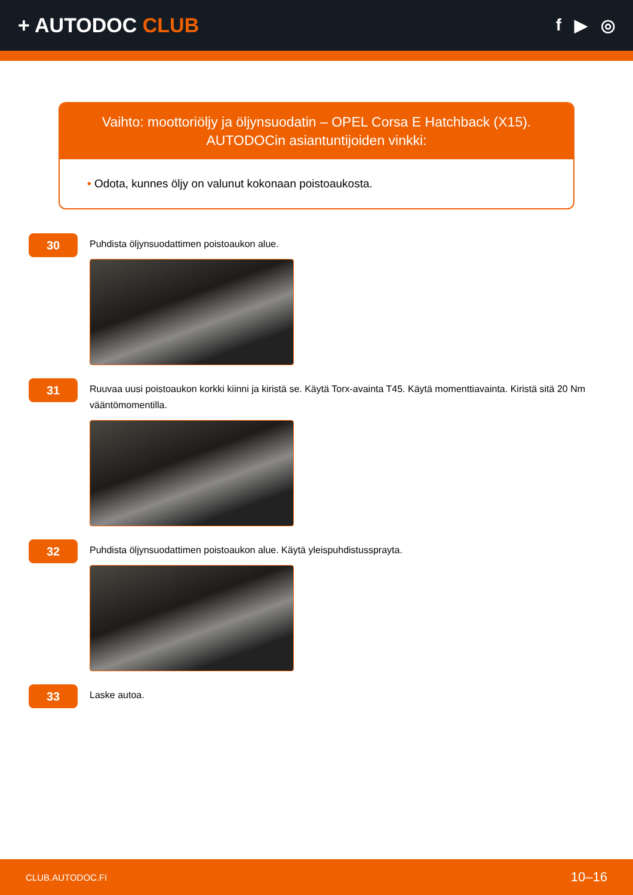+ AUTODOC CLUB
f ▶ ◎
Vaihto: moottoriöljy ja öljynsuodatin – OPEL Corsa E Hatchback (X15).
AUTODOCin asiantuntijoiden vinkki:
• Odota, kunnes öljy on valunut kokonaan poistoaukosta.
30
Puhdista öljynsuodattimen poistoaukon alue.
31
Ruuvaa uusi poistoaukon korkki kiinni ja kiristä se. Käytä Torx-avainta T45. Käytä momenttiavainta. Kiristä sitä 20 Nm vääntömomentilla.
32
Puhdista öljynsuodattimen poistoaukon alue. Käytä yleispuhdistussprayta.
33
Laske autoa.
CLUB.AUTODOC.FI 10–16